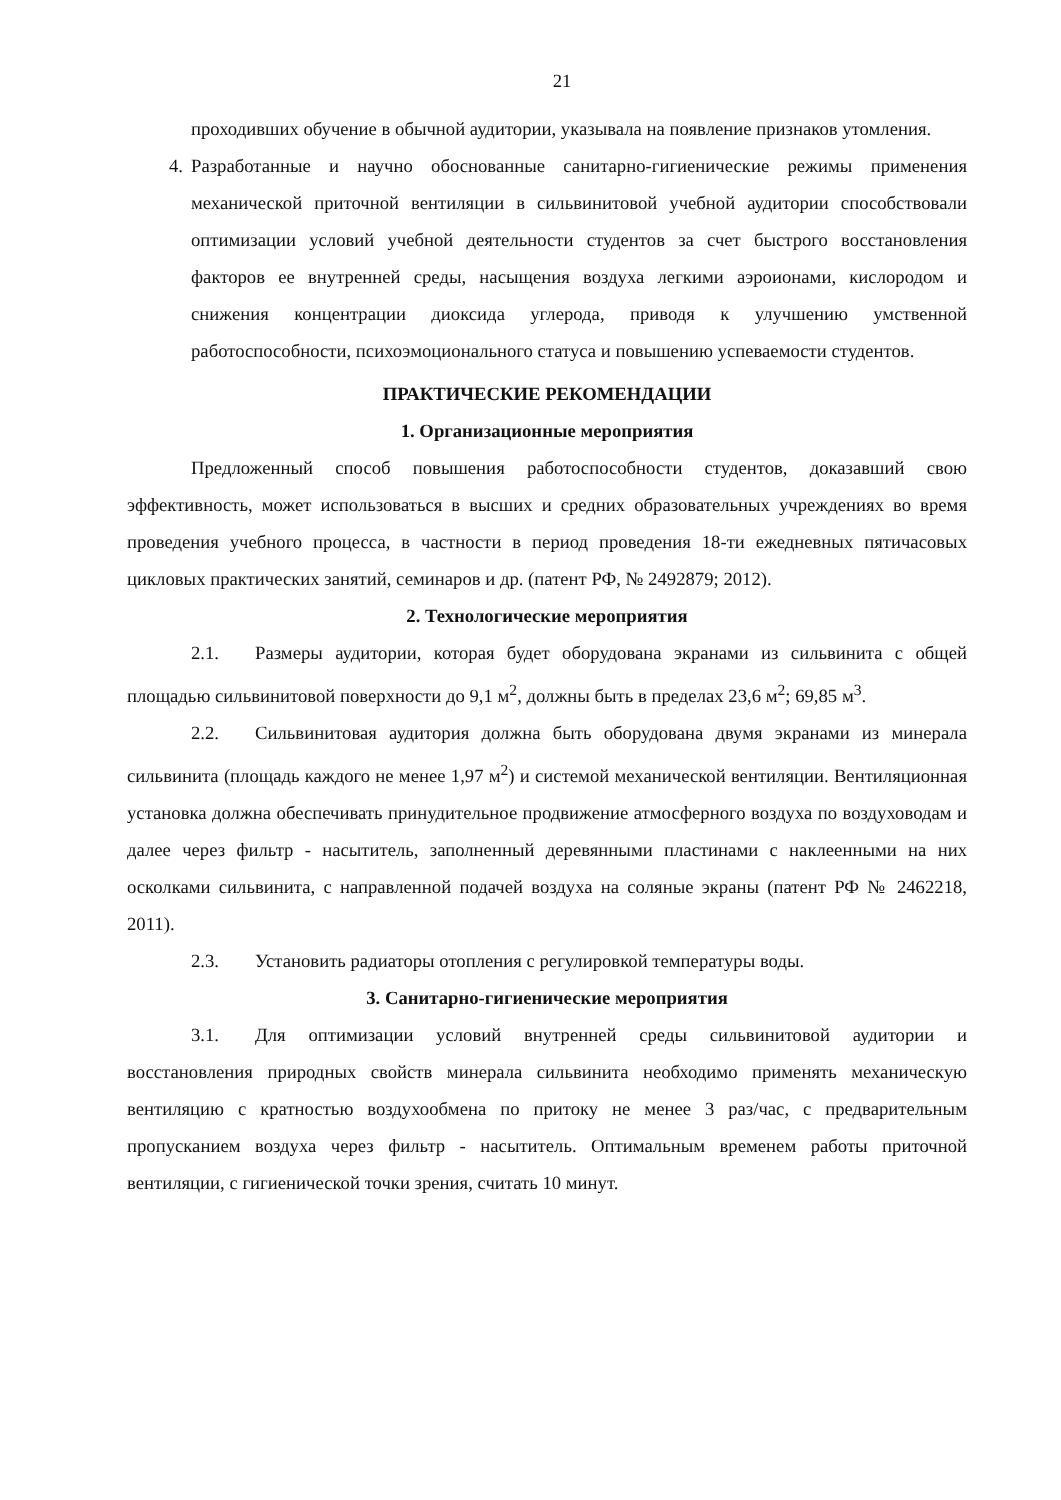21
проходивших обучение в обычной аудитории, указывала на появление признаков утомления.
4. Разработанные и научно обоснованные санитарно-гигиенические режимы применения механической приточной вентиляции в сильвинитовой учебной аудитории способствовали оптимизации условий учебной деятельности студентов за счет быстрого восстановления факторов ее внутренней среды, насыщения воздуха легкими аэроионами, кислородом и снижения концентрации диоксида углерода, приводя к улучшению умственной работоспособности, психоэмоционального статуса и повышению успеваемости студентов.
ПРАКТИЧЕСКИЕ РЕКОМЕНДАЦИИ
1. Организационные мероприятия
Предложенный способ повышения работоспособности студентов, доказавший свою эффективность, может использоваться в высших и средних образовательных учреждениях во время проведения учебного процесса, в частности в период проведения 18-ти ежедневных пятичасовых цикловых практических занятий, семинаров и др. (патент РФ, № 2492879; 2012).
2. Технологические мероприятия
2.1. Размеры аудитории, которая будет оборудована экранами из сильвинита с общей площадью сильвинитовой поверхности до 9,1 м<sup>2</sup>, должны быть в пределах 23,6 м<sup>2</sup>; 69,85 м<sup>3</sup>.
2.2. Сильвинитовая аудитория должна быть оборудована двумя экранами из минерала сильвинита (площадь каждого не менее 1,97 м<sup>2</sup>) и системой механической вентиляции. Вентиляционная установка должна обеспечивать принудительное продвижение атмосферного воздуха по воздуховодам и далее через фильтр - насытитель, заполненный деревянными пластинами с наклеенными на них осколками сильвинита, с направленной подачей воздуха на соляные экраны (патент РФ № 2462218, 2011).
2.3. Установить радиаторы отопления с регулировкой температуры воды.
3. Санитарно-гигиенические мероприятия
3.1. Для оптимизации условий внутренней среды сильвинитовой аудитории и восстановления природных свойств минерала сильвинита необходимо применять механическую вентиляцию с кратностью воздухообмена по притоку не менее 3 раз/час, с предварительным пропусканием воздуха через фильтр - насытитель. Оптимальным временем работы приточной вентиляции, с гигиенической точки зрения, считать 10 минут.